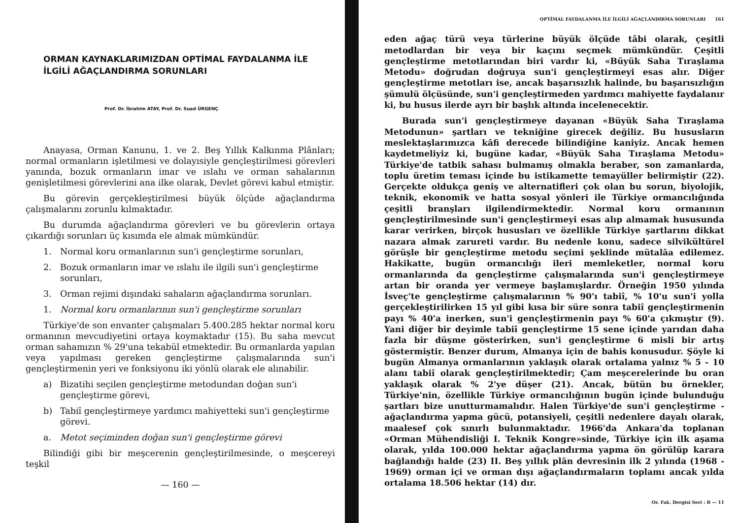ORMAN KAYNAKLARIMIZDAN OPTİMAL FAYDALANMA İLE İLGİLİ AĞAÇLANDIRMA SORUNLARI
Prof. Dr. İbrahim ATAY, Prof. Dr. Suad ÜRGENÇ
Anayasa, Orman Kanunu, 1. ve 2. Beş Yıllık Kalkınma Plânları; normal ormanların işletilmesi ve dolayısiyle gençleştirilmesi görevleri yanında, bozuk ormanların imar ve ıslahı ve orman sahalarının genişletilmesi görevlerini ana ilke olarak, Devlet görevi kabul etmiştir.
Bu görevin gerçekleştirilmesi büyük ölçüde ağaçlandırma çalışmalarını zorunlu kılmaktadır.
Bu durumda ağaçlandırma görevleri ve bu görevlerin ortaya çıkardığı sorunları üç kısımda ele almak mümkündür.
1. Normal koru ormanlarının sun'i gençleştirme sorunları,
2. Bozuk ormanların imar ve ıslahı ile ilgili sun'i gençleştirme sorunları,
3. Orman rejimi dışındaki sahaların ağaçlandırma sorunları.
1. Normal koru ormanlarının sun'i gençleştirme sorunları
Türkiye'de son envanter çalışmaları 5.400.285 hektar normal koru ormanının mevcudiyetini ortaya koymaktadır (15). Bu saha mevcut orman sahamızın % 29'una tekabül etmektedir. Bu ormanlarda yapılan veya yapılması gereken gençleştirme çalışmalarında sun'i gençleştirmenin yeri ve fonksiyonu iki yönlü olarak ele alınabilir.
a) Bizatihi seçilen gençleştirme metodundan doğan sun'i gençleştirme görevi,
b) Tabiî gençleştirmeye yardımcı mahiyetteki sun'i gençleştirme görevi.
a. Metot seçiminden doğan sun'i gençleştirme görevi
Bilindiği gibi bir meşcerenin gençleştirilmesinde, o meşcereyi teşkil
— 160 —
OPTİMAL FAYDALANMA İLE İLGİLİ AĞAÇLANDIRMA SORUNLARI 161
eden ağaç türü veya türlerine büyük ölçüde tâbi olarak, çeşitli metodlardan bir veya bir kaçını seçmek mümkündür. Çeşitli gençleştirme metotlarından biri vardır ki, «Büyük Saha Tıraşlama Metodu» doğrudan doğruya sun'i gençleştirmeyi esas alır. Diğer gençleştirme metotları ise, ancak başarısızlık halinde, bu başarısızlığın şümulü ölçüsünde, sun'i gençleştirmeden yardımcı mahiyette faydalanır ki, bu husus ilerde ayrı bir başlık altında incelenecektir.
Burada sun'i gençleştirmeye dayanan «Büyük Saha Tıraşlama Metodunun» şartları ve tekniğine girecek değiliz. Bu hususların meslektaşlarımızca kâfi derecede bilindiğine kaniyiz. Ancak hemen kaydetmeliyiz ki, bugüne kadar, «Büyük Saha Tıraşlama Metodu» Türkiye'de tatbik sahası bulmamış olmakla beraber, son zamanlarda, toplu üretim teması içinde bu istikamette temayüller belirmiştir (22). Gerçekte oldukça geniş ve alternatifleri çok olan bu sorun, biyolojik, teknik, ekonomik ve hatta sosyal yönleri ile Türkiye ormancılığında çeşitli branşları ilgilendirmektedir. Normal koru ormanının gençleştirilmesinde sun'i gençleştirmeyi esas alıp almamak hususunda karar verirken, birçok hususları ve özellikle Türkiye şartlarını dikkat nazara almak zarureti vardır. Bu nedenle konu, sadece silvikültürel görüşle bir gençleştirme metodu seçimi şeklinde mütalâa edilemez. Hakikatte, bugün ormancılığı ileri memleketler, normal koru ormanlarında da gençleştirme çalışmalarında sun'i gençleştirmeye artan bir oranda yer vermeye başlamışlardır. Örneğin 1950 yılında İsveç'te gençleştirme çalışmalarının % 90'ı tabiî, % 10'u sun'i yolla gerçekleştirilirken 15 yıl gibi kısa bir süre sonra tabiî gençleştirmenin payı % 40'a inerken, sun'i gençleştirmenin payı % 60'a çıkmıştır (9). Yani diğer bir deyimle tabiî gençleştirme 15 sene içinde yarıdan daha fazla bir düşme gösterirken, sun'i gençleştirme 6 misli bir artış göstermiştir. Benzer durum, Almanya için de bahis konusudur. Şöyle ki bugün Almanya ormanlarının yaklaşık olarak ortalama yalnız % 5 - 10 alanı tabiî olarak gençleştirilmektedir; Çam meşcerelerinde bu oran yaklaşık olarak % 2'ye düşer (21). Ancak, bütün bu örnekler, Türkiye'nin, özellikle Türkiye ormancılığının bugün içinde bulunduğu şartları bize unutturmamalıdır. Halen Türkiye'de sun'i gençleştirme - ağaçlandırma yapma gücü, potansiyeli, çeşitli nedenlere dayalı olarak, maalesef çok sınırlı bulunmaktadır. 1966'da Ankara'da toplanan «Orman Mühendisliği I. Teknik Kongre»sinde, Türkiye için ilk aşama olarak, yılda 100.000 hektar ağaçlandırma yapma ön görülüp karara bağlandığı halde (23) II. Beş yıllık plân devresinin ilk 2 yılında (1968 - 1969) orman içi ve orman dışı ağaçlandırmaların toplamı ancak yılda ortalama 18.506 hektar (14) dır.
Or. Fak. Dergisi Seri : B — 11